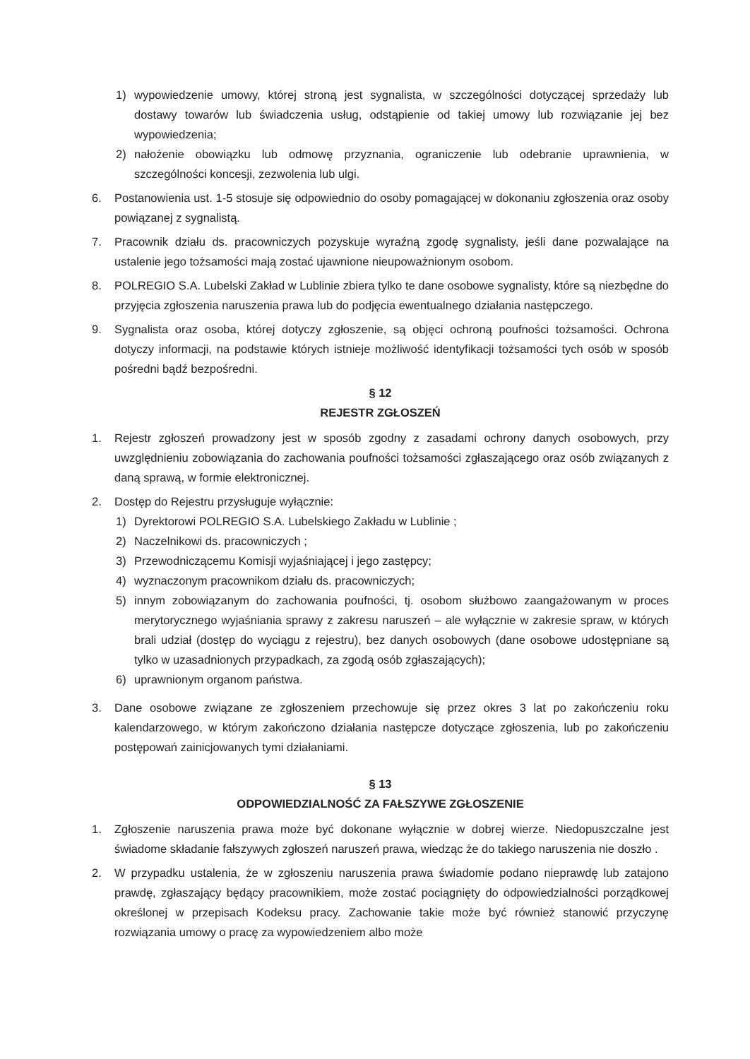1) wypowiedzenie umowy, której stroną jest sygnalista, w szczególności dotyczącej sprzedaży lub dostawy towarów lub świadczenia usług, odstąpienie od takiej umowy lub rozwiązanie jej bez wypowiedzenia;
2) nałożenie obowiązku lub odmowę przyznania, ograniczenie lub odebranie uprawnienia, w szczególności koncesji, zezwolenia lub ulgi.
6. Postanowienia ust. 1-5 stosuje się odpowiednio do osoby pomagającej w dokonaniu zgłoszenia oraz osoby powiązanej z sygnalistą.
7. Pracownik działu ds. pracowniczych pozyskuje wyraźną zgodę sygnalisty, jeśli dane pozwalające na ustalenie jego tożsamości mają zostać ujawnione nieupoważnionym osobom.
8. POLREGIO S.A. Lubelski Zakład w Lublinie zbiera tylko te dane osobowe sygnalisty, które są niezbędne do przyjęcia zgłoszenia naruszenia prawa lub do podjęcia ewentualnego działania następczego.
9. Sygnalista oraz osoba, której dotyczy zgłoszenie, są objęci ochroną poufności tożsamości. Ochrona dotyczy informacji, na podstawie których istnieje możliwość identyfikacji tożsamości tych osób w sposób pośredni bądź bezpośredni.
§ 12
REJESTR ZGŁOSZEŃ
1. Rejestr zgłoszeń prowadzony jest w sposób zgodny z zasadami ochrony danych osobowych, przy uwzględnieniu zobowiązania do zachowania poufności tożsamości zgłaszającego oraz osób związanych z daną sprawą, w formie elektronicznej.
2. Dostęp do Rejestru przysługuje wyłącznie:
1) Dyrektorowi POLREGIO S.A. Lubelskiego Zakładu w Lublinie ;
2) Naczelnikowi ds. pracowniczych ;
3) Przewodniczącemu Komisji wyjaśniającej i jego zastępcy;
4) wyznaczonym pracownikom działu ds. pracowniczych;
5) innym zobowiązanym do zachowania poufności, tj. osobom służbowo zaangażowanym w proces merytorycznego wyjaśniania sprawy z zakresu naruszeń – ale wyłącznie w zakresie spraw, w których brali udział (dostęp do wyciągu z rejestru), bez danych osobowych (dane osobowe udostępniane są tylko w uzasadnionych przypadkach, za zgodą osób zgłaszających);
6) uprawnionym organom państwa.
3. Dane osobowe związane ze zgłoszeniem przechowuje się przez okres 3 lat po zakończeniu roku kalendarzowego, w którym zakończono działania następcze dotyczące zgłoszenia, lub po zakończeniu postępowań zainicjowanych tymi działaniami.
§ 13
ODPOWIEDZIALNOŚĆ ZA FAŁSZYWE ZGŁOSZENIE
1. Zgłoszenie naruszenia prawa może być dokonane wyłącznie w dobrej wierze. Niedopuszczalne jest świadome składanie fałszywych zgłoszeń naruszeń prawa, wiedząc że do takiego naruszenia nie doszło .
2. W przypadku ustalenia, że w zgłoszeniu naruszenia prawa świadomie podano nieprawdę lub zatajono prawdę, zgłaszający będący pracownikiem, może zostać pociągnięty do odpowiedzialności porządkowej określonej w przepisach Kodeksu pracy. Zachowanie takie może być również stanowić przyczynę rozwiązania umowy o pracę za wypowiedzeniem albo może